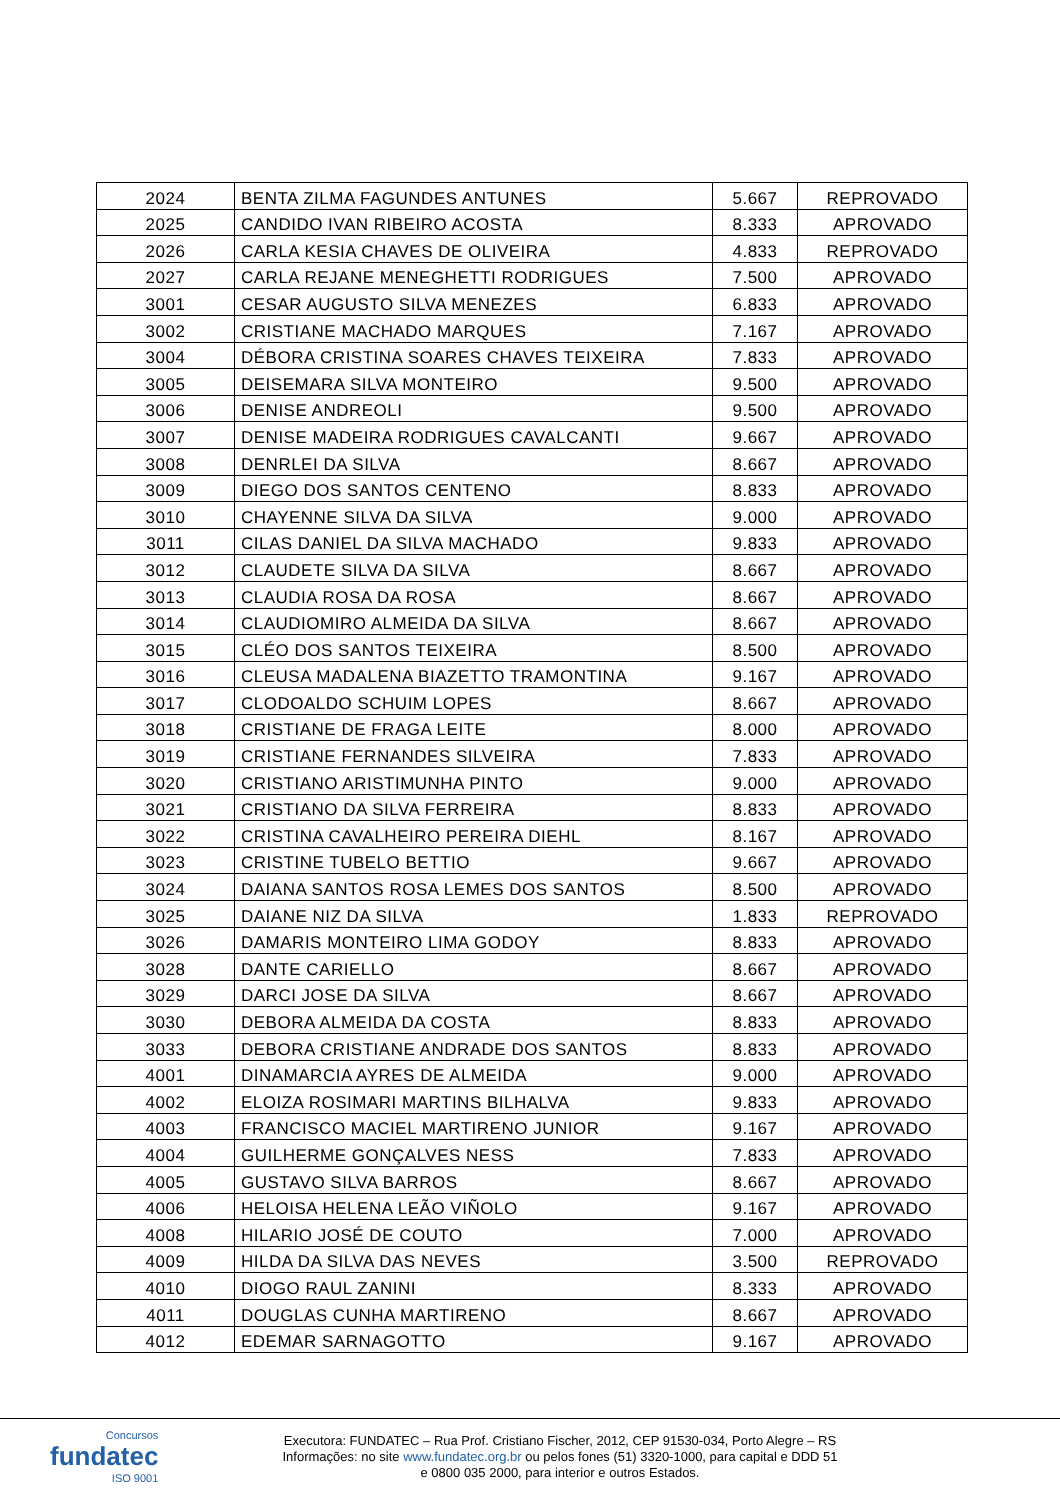| 2024 | BENTA ZILMA FAGUNDES ANTUNES | 5.667 | REPROVADO |
| 2025 | CANDIDO IVAN RIBEIRO ACOSTA | 8.333 | APROVADO |
| 2026 | CARLA KESIA CHAVES DE OLIVEIRA | 4.833 | REPROVADO |
| 2027 | CARLA REJANE MENEGHETTI RODRIGUES | 7.500 | APROVADO |
| 3001 | CESAR AUGUSTO SILVA MENEZES | 6.833 | APROVADO |
| 3002 | CRISTIANE MACHADO MARQUES | 7.167 | APROVADO |
| 3004 | DÉBORA CRISTINA SOARES CHAVES TEIXEIRA | 7.833 | APROVADO |
| 3005 | DEISEMARA SILVA MONTEIRO | 9.500 | APROVADO |
| 3006 | DENISE ANDREOLI | 9.500 | APROVADO |
| 3007 | DENISE MADEIRA RODRIGUES CAVALCANTI | 9.667 | APROVADO |
| 3008 | DENRLEI DA SILVA | 8.667 | APROVADO |
| 3009 | DIEGO DOS SANTOS CENTENO | 8.833 | APROVADO |
| 3010 | CHAYENNE SILVA DA SILVA | 9.000 | APROVADO |
| 3011 | CILAS DANIEL DA SILVA MACHADO | 9.833 | APROVADO |
| 3012 | CLAUDETE SILVA DA SILVA | 8.667 | APROVADO |
| 3013 | CLAUDIA ROSA DA ROSA | 8.667 | APROVADO |
| 3014 | CLAUDIOMIRO ALMEIDA DA SILVA | 8.667 | APROVADO |
| 3015 | CLÉO DOS SANTOS TEIXEIRA | 8.500 | APROVADO |
| 3016 | CLEUSA MADALENA BIAZETTO TRAMONTINA | 9.167 | APROVADO |
| 3017 | CLODOALDO SCHUIM LOPES | 8.667 | APROVADO |
| 3018 | CRISTIANE DE FRAGA LEITE | 8.000 | APROVADO |
| 3019 | CRISTIANE FERNANDES SILVEIRA | 7.833 | APROVADO |
| 3020 | CRISTIANO ARISTIMUNHA PINTO | 9.000 | APROVADO |
| 3021 | CRISTIANO DA SILVA FERREIRA | 8.833 | APROVADO |
| 3022 | CRISTINA CAVALHEIRO PEREIRA DIEHL | 8.167 | APROVADO |
| 3023 | CRISTINE TUBELO BETTIO | 9.667 | APROVADO |
| 3024 | DAIANA SANTOS ROSA LEMES DOS SANTOS | 8.500 | APROVADO |
| 3025 | DAIANE NIZ DA SILVA | 1.833 | REPROVADO |
| 3026 | DAMARIS MONTEIRO LIMA GODOY | 8.833 | APROVADO |
| 3028 | DANTE CARIELLO | 8.667 | APROVADO |
| 3029 | DARCI JOSE DA SILVA | 8.667 | APROVADO |
| 3030 | DEBORA ALMEIDA DA COSTA | 8.833 | APROVADO |
| 3033 | DEBORA CRISTIANE ANDRADE DOS SANTOS | 8.833 | APROVADO |
| 4001 | DINAMARCIA AYRES DE ALMEIDA | 9.000 | APROVADO |
| 4002 | ELOIZA ROSIMARI MARTINS BILHALVA | 9.833 | APROVADO |
| 4003 | FRANCISCO MACIEL MARTIRENO JUNIOR | 9.167 | APROVADO |
| 4004 | GUILHERME GONÇALVES NESS | 7.833 | APROVADO |
| 4005 | GUSTAVO SILVA BARROS | 8.667 | APROVADO |
| 4006 | HELOISA HELENA LEÃO VIÑOLO | 9.167 | APROVADO |
| 4008 | HILARIO JOSÉ DE COUTO | 7.000 | APROVADO |
| 4009 | HILDA DA SILVA DAS NEVES | 3.500 | REPROVADO |
| 4010 | DIOGO RAUL ZANINI | 8.333 | APROVADO |
| 4011 | DOUGLAS CUNHA MARTIRENO | 8.667 | APROVADO |
| 4012 | EDEMAR SARNAGOTTO | 9.167 | APROVADO |
Concursos
fundatec
ISO 9001
Executora: FUNDATEC – Rua Prof. Cristiano Fischer, 2012, CEP 91530-034, Porto Alegre – RS
Informações: no site www.fundatec.org.br ou pelos fones (51) 3320-1000, para capital e DDD 51
e 0800 035 2000, para interior e outros Estados.